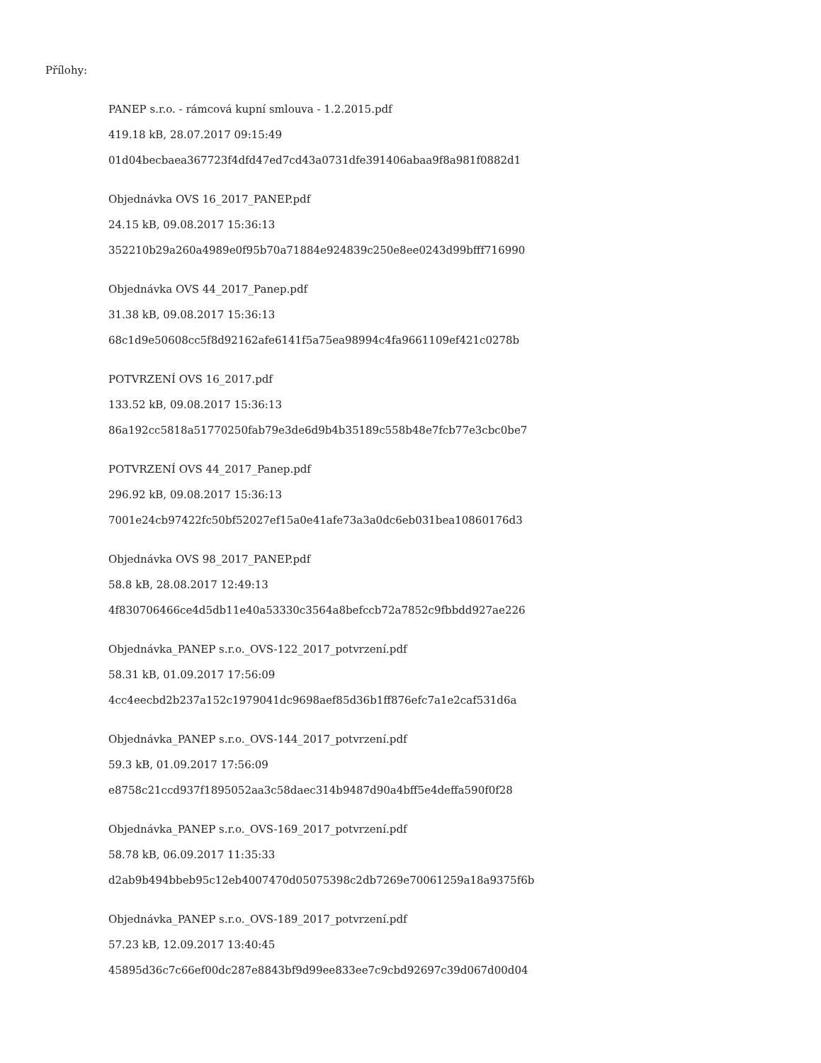Přílohy:
PANEP s.r.o. - rámcová kupní smlouva - 1.2.2015.pdf
419.18 kB, 28.07.2017 09:15:49
01d04becbaea367723f4dfd47ed7cd43a0731dfe391406abaa9f8a981f0882d1
Objednávka OVS 16_2017_PANEP.pdf
24.15 kB, 09.08.2017 15:36:13
352210b29a260a4989e0f95b70a71884e924839c250e8ee0243d99bfff716990
Objednávka OVS 44_2017_Panep.pdf
31.38 kB, 09.08.2017 15:36:13
68c1d9e50608cc5f8d92162afe6141f5a75ea98994c4fa9661109ef421c0278b
POTVRZENÍ OVS 16_2017.pdf
133.52 kB, 09.08.2017 15:36:13
86a192cc5818a51770250fab79e3de6d9b4b35189c558b48e7fcb77e3cbc0be7
POTVRZENÍ OVS 44_2017_Panep.pdf
296.92 kB, 09.08.2017 15:36:13
7001e24cb97422fc50bf52027ef15a0e41afe73a3a0dc6eb031bea10860176d3
Objednávka OVS 98_2017_PANEP.pdf
58.8 kB, 28.08.2017 12:49:13
4f830706466ce4d5db11e40a53330c3564a8befccb72a7852c9fbbdd927ae226
Objednávka_PANEP s.r.o._OVS-122_2017_potvrzení.pdf
58.31 kB, 01.09.2017 17:56:09
4cc4eecbd2b237a152c1979041dc9698aef85d36b1ff876efc7a1e2caf531d6a
Objednávka_PANEP s.r.o._OVS-144_2017_potvrzení.pdf
59.3 kB, 01.09.2017 17:56:09
e8758c21ccd937f1895052aa3c58daec314b9487d90a4bff5e4deffa590f0f28
Objednávka_PANEP s.r.o._OVS-169_2017_potvrzení.pdf
58.78 kB, 06.09.2017 11:35:33
d2ab9b494bbeb95c12eb4007470d05075398c2db7269e70061259a18a9375f6b
Objednávka_PANEP s.r.o._OVS-189_2017_potvrzení.pdf
57.23 kB, 12.09.2017 13:40:45
45895d36c7c66ef00dc287e8843bf9d99ee833ee7c9cbd92697c39d067d00d04